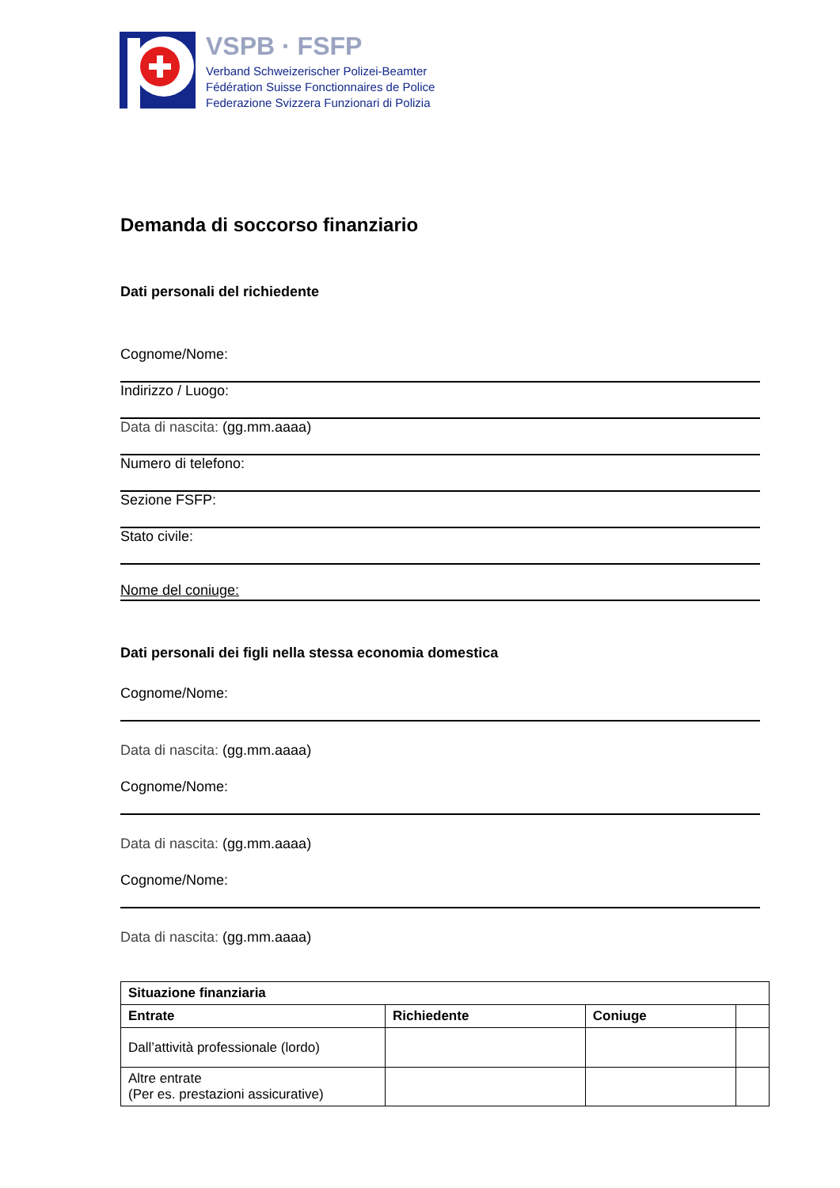VSPB · FSFP
Verband Schweizerischer Polizei-Beamter
Fédération Suisse Fonctionnaires de Police
Federazione Svizzera Funzionari di Polizia
Demanda di soccorso finanziario
Dati personali del richiedente
Cognome/Nome:
Indirizzo / Luogo:
Data di nascita: (gg.mm.aaaa)
Numero di telefono:
Sezione FSFP:
Stato civile:
Nome del coniuge:
Dati personali dei figli nella stessa economia domestica
Cognome/Nome:
Data di nascita: (gg.mm.aaaa)
Cognome/Nome:
Data di nascita: (gg.mm.aaaa)
Cognome/Nome:
Data di nascita: (gg.mm.aaaa)
| Situazione finanziaria | | | |
| --- | --- | --- | --- |
| Entrate | Richiedente | Coniuge | |
| Dall’attività professionale (lordo) | | | |
| Altre entrate (Per es. prestazioni assicurative) | | | |